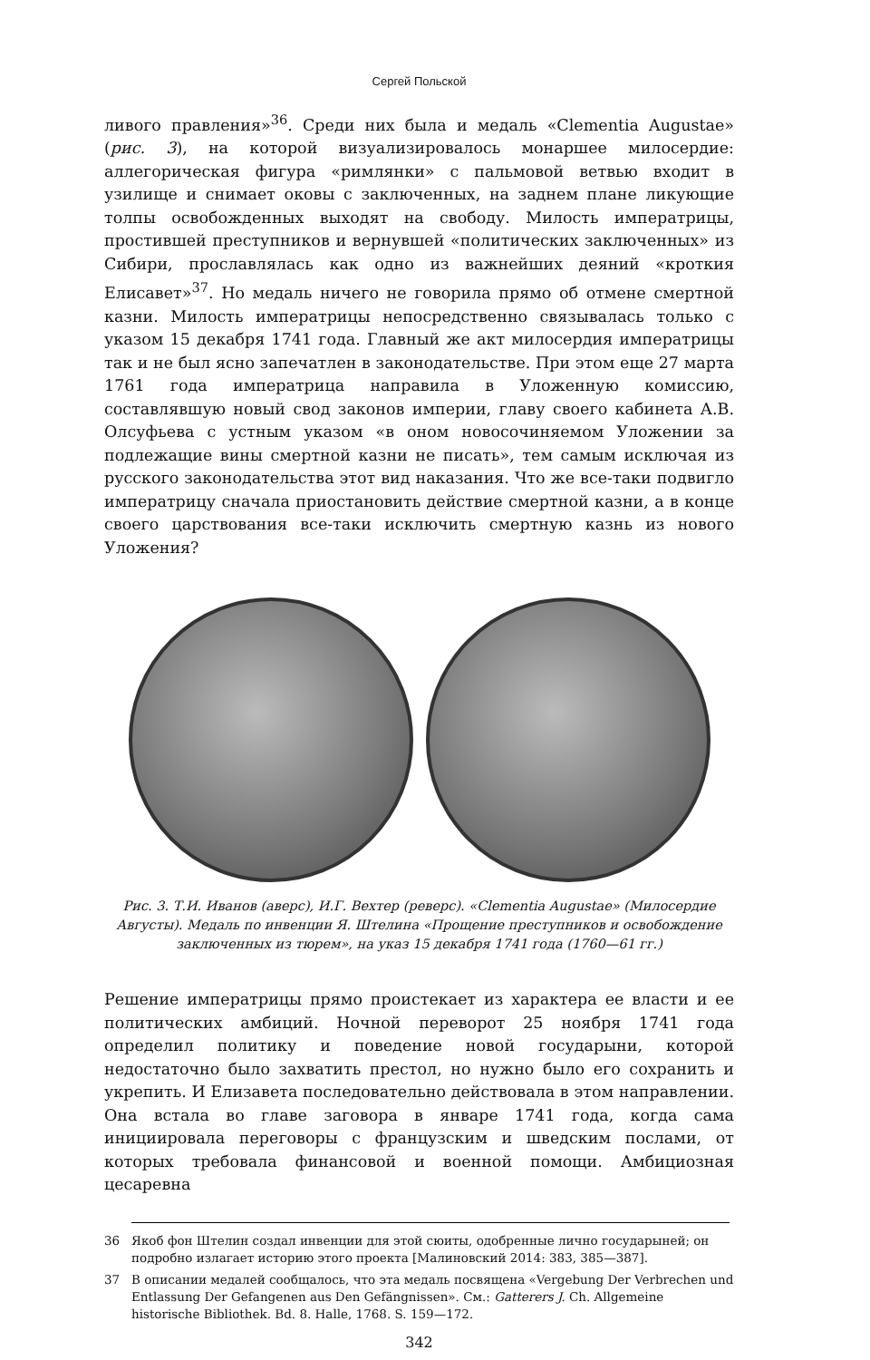Сергей Польской
ливого правления»<sup>36</sup>. Среди них была и медаль «Clementia Augustae» (рис. 3), на которой визуализировалось монаршее милосердие: аллегорическая фигура «римлянки» с пальмовой ветвью входит в узилище и снимает оковы с заключенных, на заднем плане ликующие толпы освобожденных выходят на свободу. Милость императрицы, простившей преступников и вернувшей «политических заключенных» из Сибири, прославлялась как одно из важнейших деяний «кроткия Елисавет»<sup>37</sup>. Но медаль ничего не говорила прямо об отмене смертной казни. Милость императрицы непосредственно связывалась только с указом 15 декабря 1741 года. Главный же акт милосердия императрицы так и не был ясно запечатлен в законодательстве. При этом еще 27 марта 1761 года императрица направила в Уложенную комиссию, составлявшую новый свод законов империи, главу своего кабинета А.В. Олсуфьева с устным указом «в оном новосочиняемом Уложении за подлежащие вины смертной казни не писать», тем самым исключая из русского законодательства этот вид наказания. Что же все-таки подвигло императрицу сначала приостановить действие смертной казни, а в конце своего царствования все-таки исключить смертную казнь из нового Уложения?
Рис. 3. Т.И. Иванов (аверс), И.Г. Вехтер (реверс). «Clementia Augustae» (Милосердие Августы). Медаль по инвенции Я. Штелина «Прощение преступников и освобождение заключенных из тюрем», на указ 15 декабря 1741 года (1760—61 гг.)
Решение императрицы прямо проистекает из характера ее власти и ее политических амбиций. Ночной переворот 25 ноября 1741 года определил политику и поведение новой государыни, которой недостаточно было захватить престол, но нужно было его сохранить и укрепить. И Елизавета последовательно действовала в этом направлении. Она встала во главе заговора в январе 1741 года, когда сама инициировала переговоры с французским и шведским послами, от которых требовала финансовой и военной помощи. Амбициозная цесаревна
36 Якоб фон Штелин создал инвенции для этой сюиты, одобренные лично государыней; он подробно излагает историю этого проекта [Малиновский 2014: 383, 385—387].
37 В описании медалей сообщалось, что эта медаль посвящена «Vergebung Der Verbrechen und Entlassung Der Gefangenen aus Den Gefängnissen». См.: Gatterers J. Ch. Allgemeine historische Bibliothek. Bd. 8. Halle, 1768. S. 159—172.
342